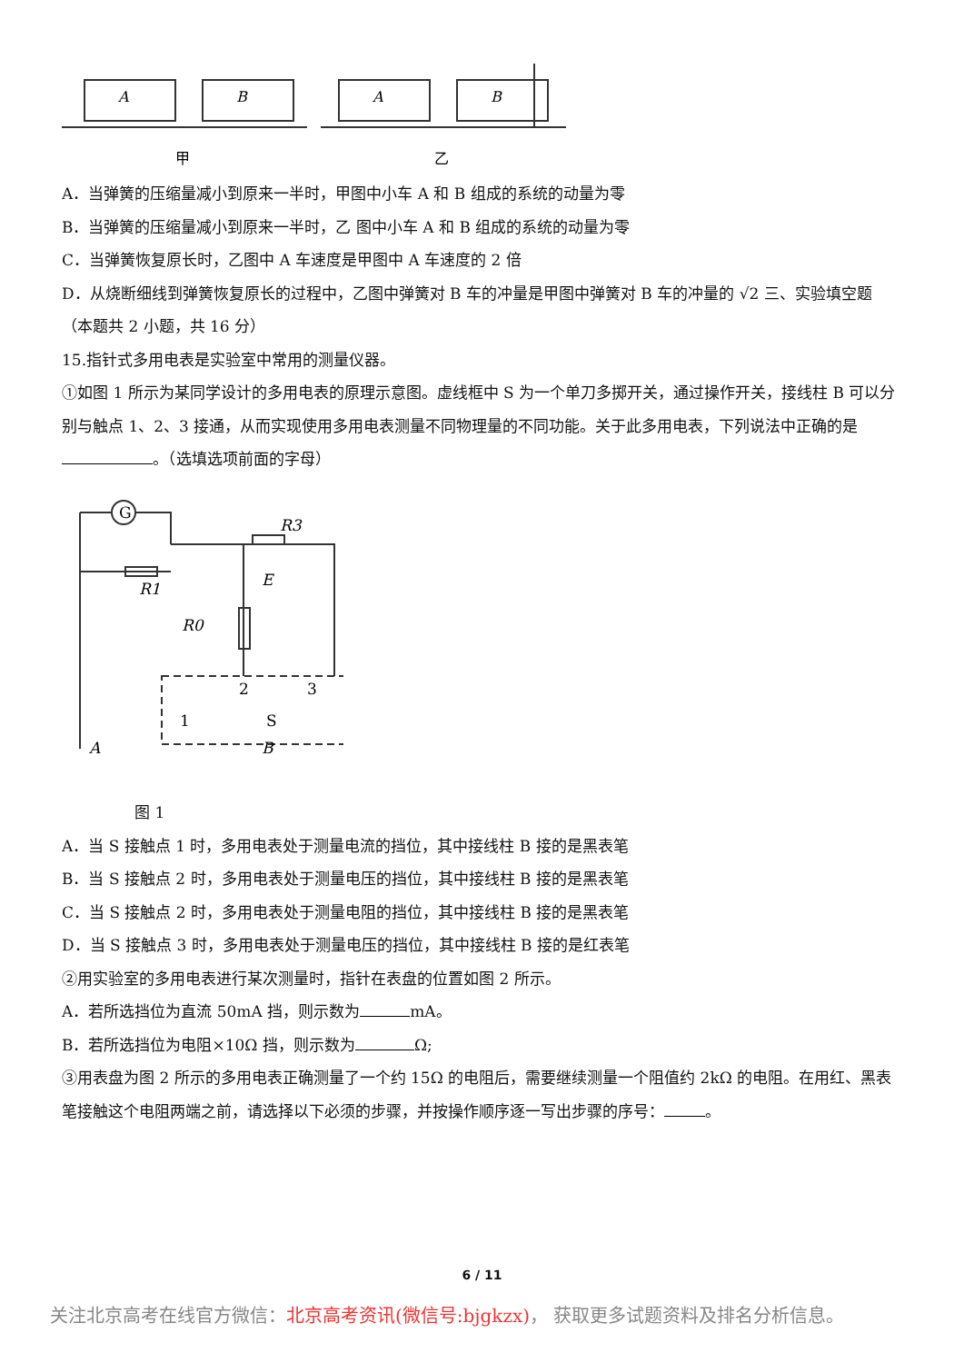A
B
A
B
甲
乙
A．当弹簧的压缩量减小到原来一半时，甲图中小车 A 和 B 组成的系统的动量为零
B．当弹簧的压缩量减小到原来一半时，乙 图中小车 A 和 B 组成的系统的动量为零
C．当弹簧恢复原长时，乙图中 A 车速度是甲图中 A 车速度的 2 倍
D．从烧断细线到弹簧恢复原长的过程中，乙图中弹簧对 B 车的冲量是甲图中弹簧对 B 车的冲量的 √2 三、实验填空题（本题共 2 小题，共 16 分）
15.指针式多用电表是实验室中常用的测量仪器。
①如图 1 所示为某同学设计的多用电表的原理示意图。虚线框中 S 为一个单刀多掷开关，通过操作开关，接线柱 B 可以分别与触点 1、2、3 接通，从而实现使用多用电表测量不同物理量的不同功能。关于此多用电表，下列说法中正确的是 。（选填选项前面的字母）
G
R1
R0
R3
E
1
2
3
S
A
B
图 1
A．当 S 接触点 1 时，多用电表处于测量电流的挡位，其中接线柱 B 接的是黑表笔
B．当 S 接触点 2 时，多用电表处于测量电压的挡位，其中接线柱 B 接的是黑表笔
C．当 S 接触点 2 时，多用电表处于测量电阻的挡位，其中接线柱 B 接的是黑表笔
D．当 S 接触点 3 时，多用电表处于测量电压的挡位，其中接线柱 B 接的是红表笔
②用实验室的多用电表进行某次测量时，指针在表盘的位置如图 2 所示。
A．若所选挡位为直流 50mA 挡，则示数为 mA。
B．若所选挡位为电阻×10Ω 挡，则示数为 Ω;
③用表盘为图 2 所示的多用电表正确测量了一个约 15Ω 的电阻后，需要继续测量一个阻值约 2kΩ 的电阻。在用红、黑表笔接触这个电阻两端之前，请选择以下必须的步骤，并按操作顺序逐一写出步骤的序号： 。
6 / 11
关注北京高考在线官方微信：北京高考资讯(微信号:bjgkzx)， 获取更多试题资料及排名分析信息。